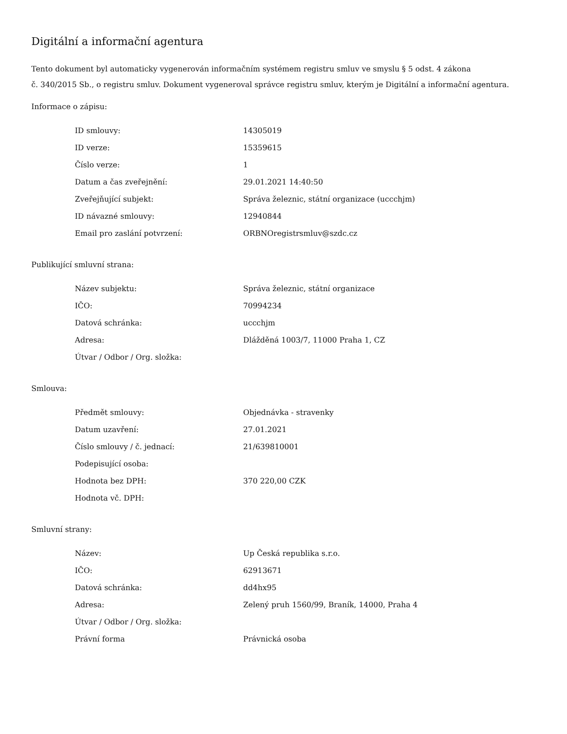Digitální a informační agentura
Tento dokument byl automaticky vygenerován informačním systémem registru smluv ve smyslu § 5 odst. 4 zákona
č. 340/2015 Sb., o registru smluv. Dokument vygeneroval správce registru smluv, kterým je Digitální a informační agentura.
Informace o zápisu:
| ID smlouvy: | 14305019 |
| ID verze: | 15359615 |
| Číslo verze: | 1 |
| Datum a čas zveřejnění: | 29.01.2021 14:40:50 |
| Zveřejňující subjekt: | Správa železnic, státní organizace (uccchjm) |
| ID návazné smlouvy: | 12940844 |
| Email pro zaslání potvrzení: | ORBNOregistrsmluv@szdc.cz |
Publikující smluvní strana:
| Název subjektu: | Správa železnic, státní organizace |
| IČO: | 70994234 |
| Datová schránka: | uccchjm |
| Adresa: | Dlážděná 1003/7, 11000 Praha 1, CZ |
| Útvar / Odbor / Org. složka: | |
Smlouva:
| Předmět smlouvy: | Objednávka - stravenky |
| Datum uzavření: | 27.01.2021 |
| Číslo smlouvy / č. jednací: | 21/639810001 |
| Podepisující osoba: | |
| Hodnota bez DPH: | 370 220,00 CZK |
| Hodnota vč. DPH: | |
Smluvní strany:
| Název: | Up Česká republika s.r.o. |
| IČO: | 62913671 |
| Datová schránka: | dd4hx95 |
| Adresa: | Zelený pruh 1560/99, Braník, 14000, Praha 4 |
| Útvar / Odbor / Org. složka: | |
| Právní forma | Právnická osoba |